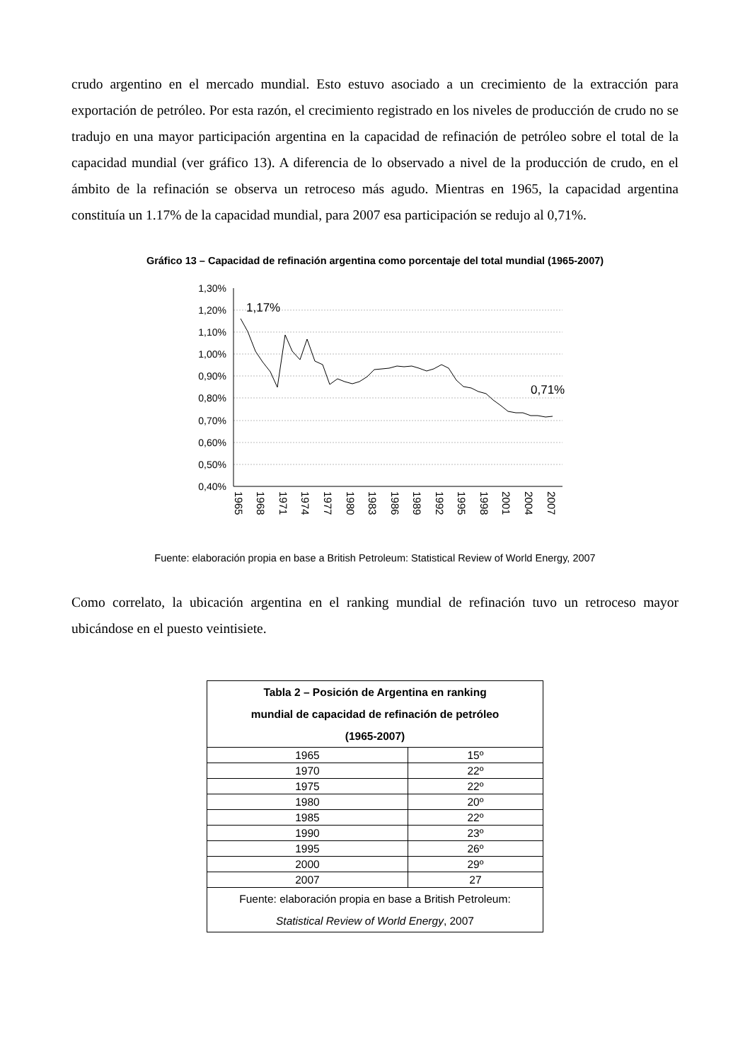crudo argentino en el mercado mundial. Esto estuvo asociado a un crecimiento de la extracción para exportación de petróleo. Por esta razón, el crecimiento registrado en los niveles de producción de crudo no se tradujo en una mayor participación argentina en la capacidad de refinación de petróleo sobre el total de la capacidad mundial (ver gráfico 13). A diferencia de lo observado a nivel de la producción de crudo, en el ámbito de la refinación se observa un retroceso más agudo. Mientras en 1965, la capacidad argentina constituía un 1.17% de la capacidad mundial, para 2007 esa participación se redujo al 0,71%.
Gráfico 13 – Capacidad de refinación argentina como porcentaje del total mundial (1965-2007)
1,30%
1,20%
1,10%
1,00%
0,90%
0,80%
0,70%
0,60%
0,50%
0,40%
1,17%
0,71%
1965
1968
1971
1974
1977
1980
1983
1986
1989
1992
1995
1998
2001
2004
2007
Fuente: elaboración propia en base a British Petroleum: Statistical Review of World Energy, 2007
Como correlato, la ubicación argentina en el ranking mundial de refinación tuvo un retroceso mayor ubicándose en el puesto veintisiete.
| Tabla 2 – Posición de Argentina en ranking mundial de capacidad de refinación de petróleo (1965-2007) | |
| --- | --- |
| 1965 | 15º |
| 1970 | 22º |
| 1975 | 22º |
| 1980 | 20º |
| 1985 | 22º |
| 1990 | 23º |
| 1995 | 26º |
| 2000 | 29º |
| 2007 | 27 |
| Fuente: elaboración propia en base a British Petroleum: Statistical Review of World Energy , 2007 | |